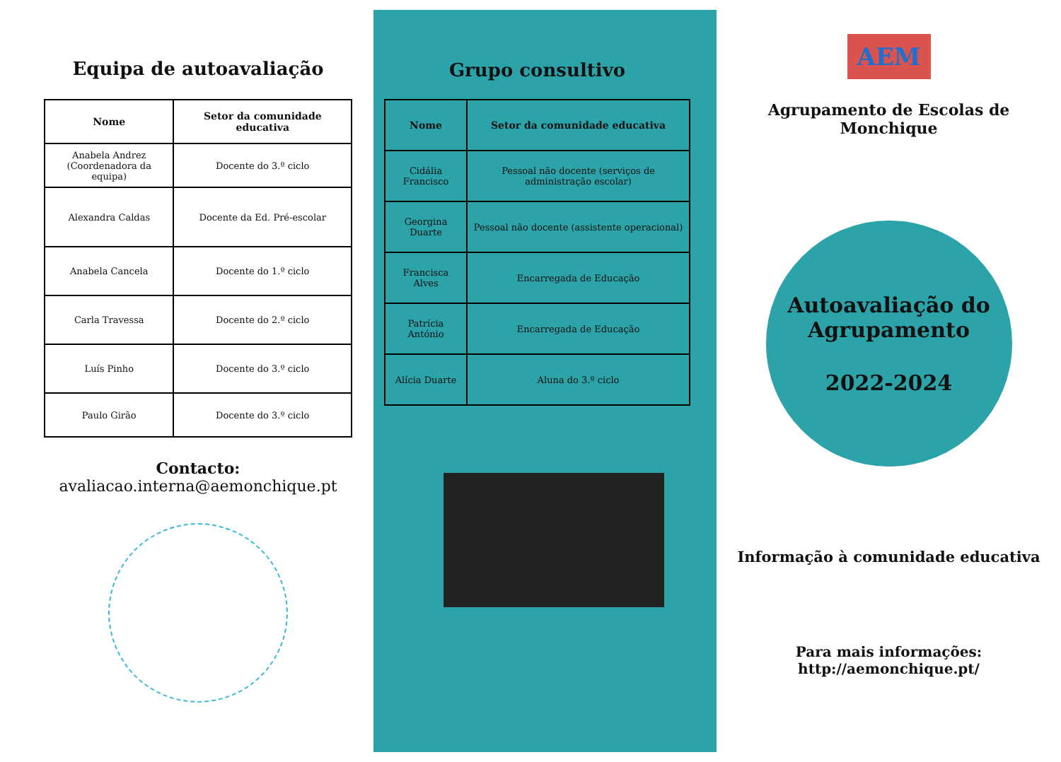Equipa de autoavaliação
| Nome | Setor da comunidade educativa |
| --- | --- |
| Anabela Andrez (Coordenadora da equipa) | Docente do 3.º ciclo |
| Alexandra Caldas | Docente da Ed. Pré-escolar |
| Anabela Cancela | Docente do 1.º ciclo |
| Carla Travessa | Docente do 2.º ciclo |
| Luís Pinho | Docente do 3.º ciclo |
| Paulo Girão | Docente do 3.º ciclo |
Contacto:
avaliacao.interna@aemonchique.pt
Grupo consultivo
| Nome | Setor da comunidade educativa |
| --- | --- |
| Cidália Francisco | Pessoal não docente (serviços de administração escolar) |
| Georgina Duarte | Pessoal não docente (assistente operacional) |
| Francisca Alves | Encarregada de Educação |
| Patrícia António | Encarregada de Educação |
| Alícia Duarte | Aluna do 3.º ciclo |
AEM
Agrupamento de Escolas de
Monchique
Autoavaliação do
Agrupamento
2022-2024
Informação à comunidade educativa
Para mais informações:
http://aemonchique.pt/